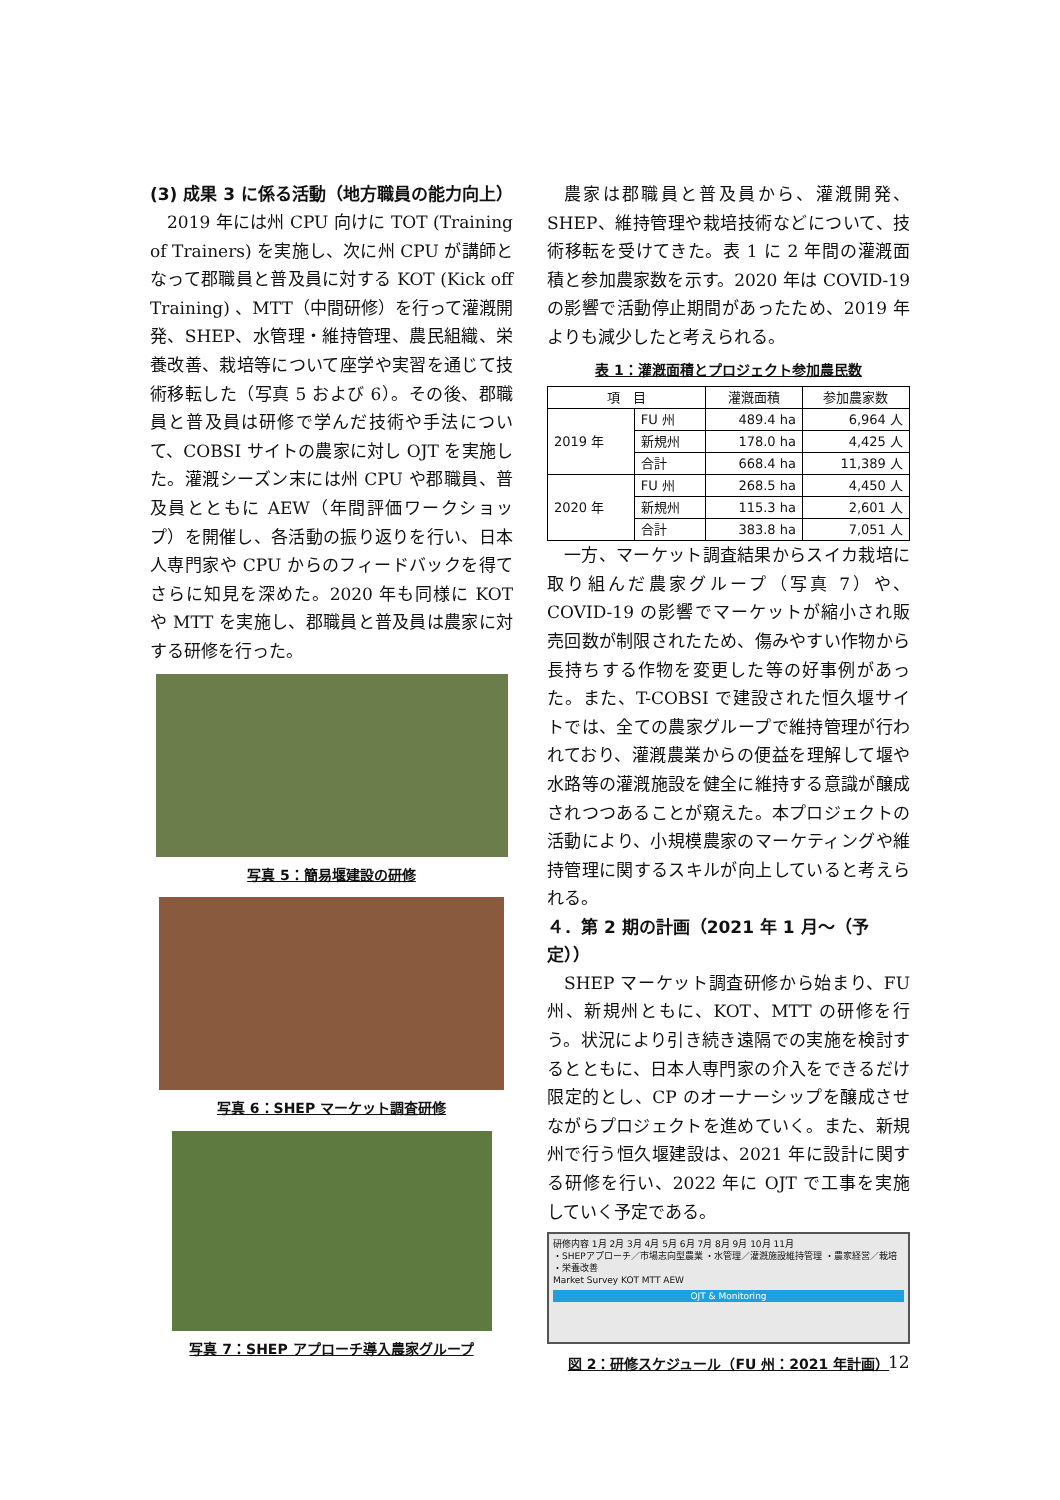(3) 成果 3 に係る活動（地方職員の能力向上）
2019 年には州 CPU 向けに TOT (Training of Trainers) を実施し、次に州 CPU が講師となって郡職員と普及員に対する KOT (Kick off Training) 、MTT（中間研修）を行って灌漑開発、SHEP、水管理・維持管理、農民組織、栄養改善、栽培等について座学や実習を通じて技術移転した（写真 5 および 6）。その後、郡職員と普及員は研修で学んだ技術や手法について、COBSI サイトの農家に対し OJT を実施した。灌漑シーズン末には州 CPU や郡職員、普及員とともに AEW（年間評価ワークショップ）を開催し、各活動の振り返りを行い、日本人専門家や CPU からのフィードバックを得てさらに知見を深めた。2020 年も同様に KOT や MTT を実施し、郡職員と普及員は農家に対する研修を行った。
写真 5：簡易堰建設の研修
写真 6：SHEP マーケット調査研修
写真 7：SHEP アプローチ導入農家グループ
農家は郡職員と普及員から、灌漑開発、SHEP、維持管理や栽培技術などについて、技術移転を受けてきた。表 1 に 2 年間の灌漑面積と参加農家数を示す。2020 年は COVID-19 の影響で活動停止期間があったため、2019 年よりも減少したと考えられる。
表 1：灌漑面積とプロジェクト参加農民数
| 項 目 | | 灌漑面積 | 参加農家数 |
| --- | --- | --- | --- |
| 2019 年 | FU 州 | 489.4 ha | 6,964 人 |
| | 新規州 | 178.0 ha | 4,425 人 |
| | 合計 | 668.4 ha | 11,389 人 |
| 2020 年 | FU 州 | 268.5 ha | 4,450 人 |
| | 新規州 | 115.3 ha | 2,601 人 |
| | 合計 | 383.8 ha | 7,051 人 |
一方、マーケット調査結果からスイカ栽培に取り組んだ農家グループ（写真 7）や、COVID-19 の影響でマーケットが縮小され販売回数が制限されたため、傷みやすい作物から長持ちする作物を変更した等の好事例があった。また、T-COBSI で建設された恒久堰サイトでは、全ての農家グループで維持管理が行われており、灌漑農業からの便益を理解して堰や水路等の灌漑施設を健全に維持する意識が醸成されつつあることが窺えた。本プロジェクトの活動により、小規模農家のマーケティングや維持管理に関するスキルが向上していると考えられる。
４．第 2 期の計画（2021 年 1 月～（予定））
SHEP マーケット調査研修から始まり、FU 州、新規州ともに、KOT、MTT の研修を行う。状況により引き続き遠隔での実施を検討するとともに、日本人専門家の介入をできるだけ限定的とし、CP のオーナーシップを醸成させながらプロジェクトを進めていく。また、新規州で行う恒久堰建設は、2021 年に設計に関する研修を行い、2022 年に OJT で工事を実施していく予定である。
研修内容 1月 2月 3月 4月 5月 6月 7月 8月 9月 10月 11月
・SHEPアプローチ／市場志向型農業 ・水管理／灌漑施設維持管理 ・農家経営／栽培 ・栄養改善
Market Survey KOT MTT AEW
OJT & Monitoring
図 2：研修スケジュール（FU 州：2021 年計画）
12